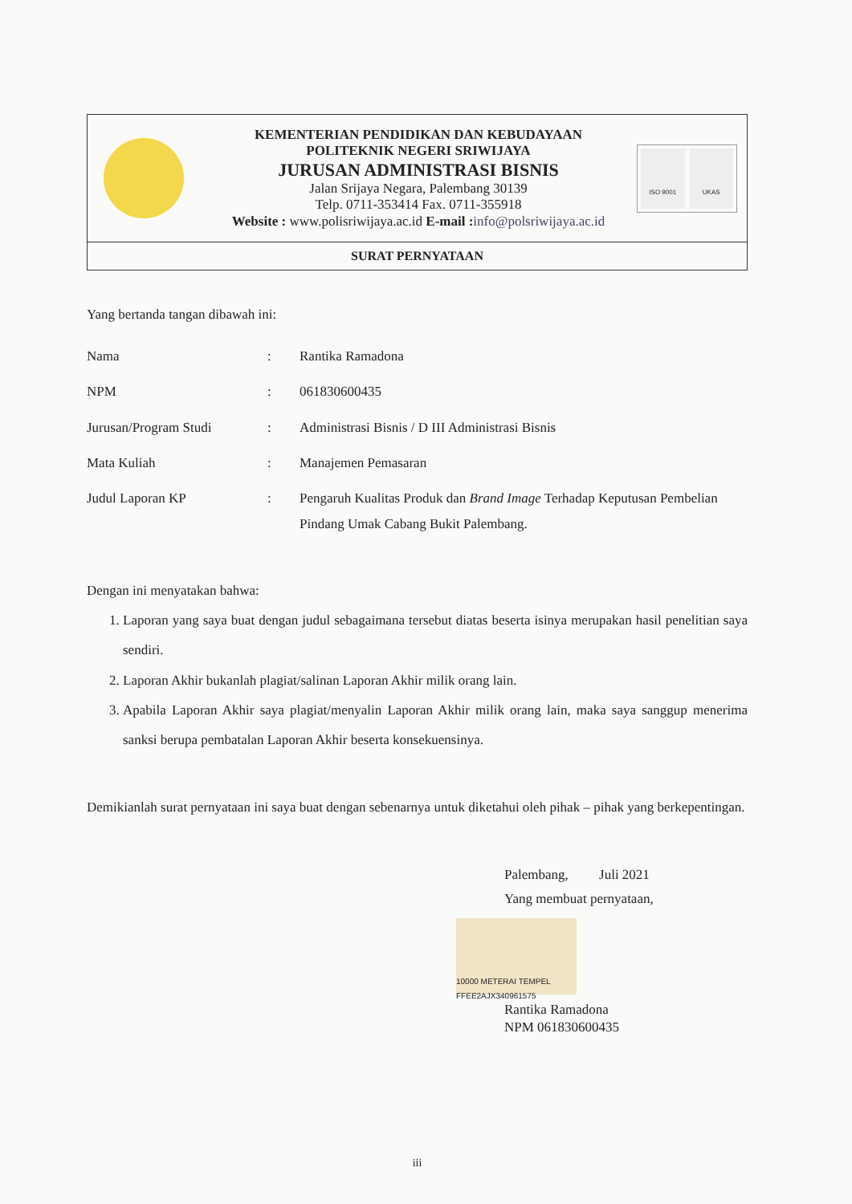KEMENTERIAN PENDIDIKAN DAN KEBUDAYAAN
POLITEKNIK NEGERI SRIWIJAYA
JURUSAN ADMINISTRASI BISNIS
Jalan Srijaya Negara, Palembang 30139
Telp. 0711-353414 Fax. 0711-355918
Website : www.polisriwijaya.ac.id E-mail : info@polsriwijaya.ac.id
ISO 9001 UKAS
SURAT PERNYATAAN
Yang bertanda tangan dibawah ini:
| Nama | : | Rantika Ramadona |
| NPM | : | 061830600435 |
| Jurusan/Program Studi | : | Administrasi Bisnis / D III Administrasi Bisnis |
| Mata Kuliah | : | Manajemen Pemasaran |
| Judul Laporan KP | : | Pengaruh Kualitas Produk dan Brand Image Terhadap Keputusan Pembelian Pindang Umak Cabang Bukit Palembang. |
Dengan ini menyatakan bahwa:
1. Laporan yang saya buat dengan judul sebagaimana tersebut diatas beserta isinya merupakan hasil penelitian saya sendiri.
2. Laporan Akhir bukanlah plagiat/salinan Laporan Akhir milik orang lain.
3. Apabila Laporan Akhir saya plagiat/menyalin Laporan Akhir milik orang lain, maka saya sanggup menerima sanksi berupa pembatalan Laporan Akhir beserta konsekuensinya.
Demikianlah surat pernyataan ini saya buat dengan sebenarnya untuk diketahui oleh pihak – pihak yang berkepentingan.
Palembang, Juli 2021
Yang membuat pernyataan,
10000 METERAI TEMPEL FFEE2AJX340961575
Rantika Ramadona
NPM 061830600435
iii